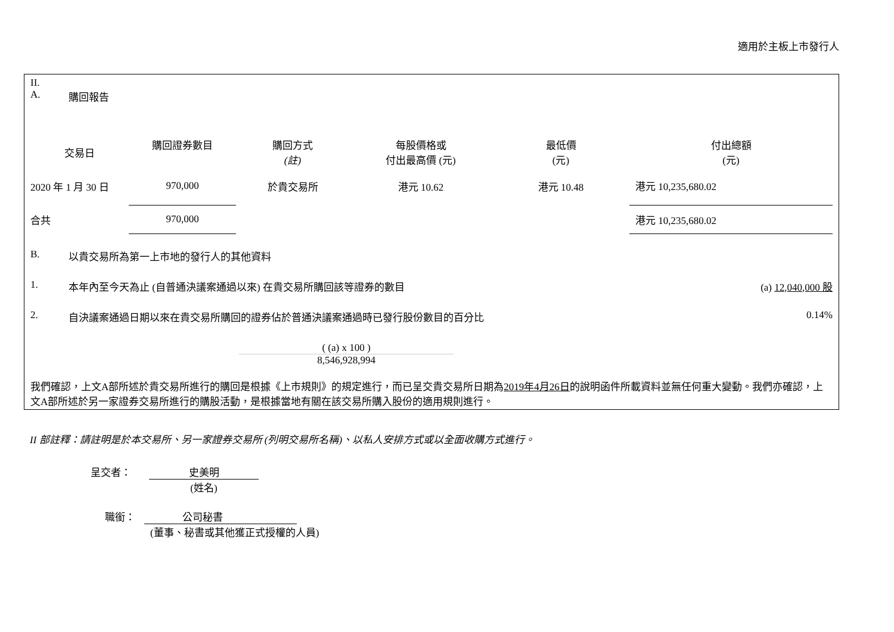適用於主板上市發行人
II.
A. 購回報告
| 交易日 | 購回證券數目 | 購回方式 (註) | 每股價格或 付出最高價 (元) | 最低價 (元) | 付出總額 (元) |
| --- | --- | --- | --- | --- | --- |
| 2020 年 1 月 30 日 | 970,000 | 於貴交易所 | 港元 10.62 | 港元 10.48 | 港元 10,235,680.02 |
| 合共 | 970,000 | | | | 港元 10,235,680.02 |
B. 以貴交易所為第一上市地的發行人的其他資料
1. 本年內至今天為止 (自普通決議案通過以來) 在貴交易所購回該等證券的數目 (a) 12,040,000 股
2. 自決議案通過日期以來在貴交易所購回的證券佔於普通決議案通過時已發行股份數目的百分比 0.14%
( (a) x 100 )
8,546,928,994
我們確認，上文A部所述於貴交易所進行的購回是根據《上市規則》的規定進行，而已呈交貴交易所日期為2019年4月26日的說明函件所載資料並無任何重大變動。我們亦確認，上文A部所述於另一家證券交易所進行的購股活動，是根據當地有關在該交易所購入股份的適用規則進行。
II 部註釋：請註明是於本交易所、另一家證券交易所 (列明交易所名稱)、以私人安排方式或以全面收購方式進行。
呈交者： 史美明
(姓名)
職銜： 公司秘書
(董事、秘書或其他獲正式授權的人員)